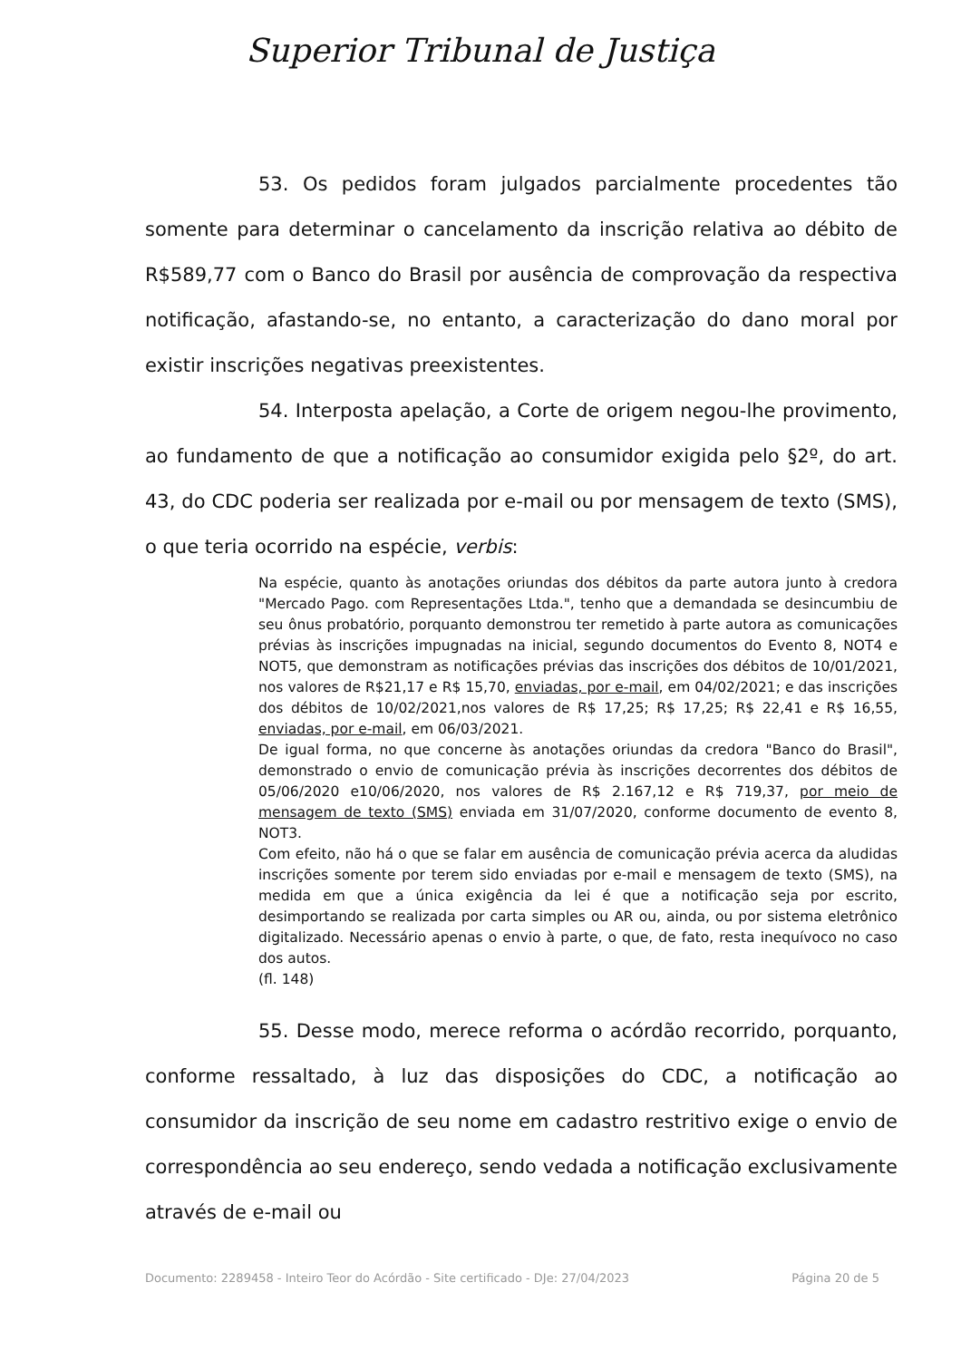Superior Tribunal de Justiça
53. Os pedidos foram julgados parcialmente procedentes tão somente para determinar o cancelamento da inscrição relativa ao débito de R$589,77 com o Banco do Brasil por ausência de comprovação da respectiva notificação, afastando-se, no entanto, a caracterização do dano moral por existir inscrições negativas preexistentes.
54. Interposta apelação, a Corte de origem negou-lhe provimento, ao fundamento de que a notificação ao consumidor exigida pelo §2º, do art. 43, do CDC poderia ser realizada por e-mail ou por mensagem de texto (SMS), o que teria ocorrido na espécie, verbis:
Na espécie, quanto às anotações oriundas dos débitos da parte autora junto à credora "Mercado Pago. com Representações Ltda.", tenho que a demandada se desincumbiu de seu ônus probatório, porquanto demonstrou ter remetido à parte autora as comunicações prévias às inscrições impugnadas na inicial, segundo documentos do Evento 8, NOT4 e NOT5, que demonstram as notificações prévias das inscrições dos débitos de 10/01/2021, nos valores de R$21,17 e R$ 15,70, enviadas, por e-mail, em 04/02/2021; e das inscrições dos débitos de 10/02/2021,nos valores de R$ 17,25; R$ 17,25; R$ 22,41 e R$ 16,55, enviadas, por e-mail, em 06/03/2021.
De igual forma, no que concerne às anotações oriundas da credora "Banco do Brasil", demonstrado o envio de comunicação prévia às inscrições decorrentes dos débitos de 05/06/2020 e10/06/2020, nos valores de R$ 2.167,12 e R$ 719,37, por meio de mensagem de texto (SMS) enviada em 31/07/2020, conforme documento de evento 8, NOT3.
Com efeito, não há o que se falar em ausência de comunicação prévia acerca da aludidas inscrições somente por terem sido enviadas por e-mail e mensagem de texto (SMS), na medida em que a única exigência da lei é que a notificação seja por escrito, desimportando se realizada por carta simples ou AR ou, ainda, ou por sistema eletrônico digitalizado. Necessário apenas o envio à parte, o que, de fato, resta inequívoco no caso dos autos.
(fl. 148)
55. Desse modo, merece reforma o acórdão recorrido, porquanto, conforme ressaltado, à luz das disposições do CDC, a notificação ao consumidor da inscrição de seu nome em cadastro restritivo exige o envio de correspondência ao seu endereço, sendo vedada a notificação exclusivamente através de e-mail ou
Documento: 2289458 - Inteiro Teor do Acórdão - Site certificado - DJe: 27/04/2023 Página 20 de 5